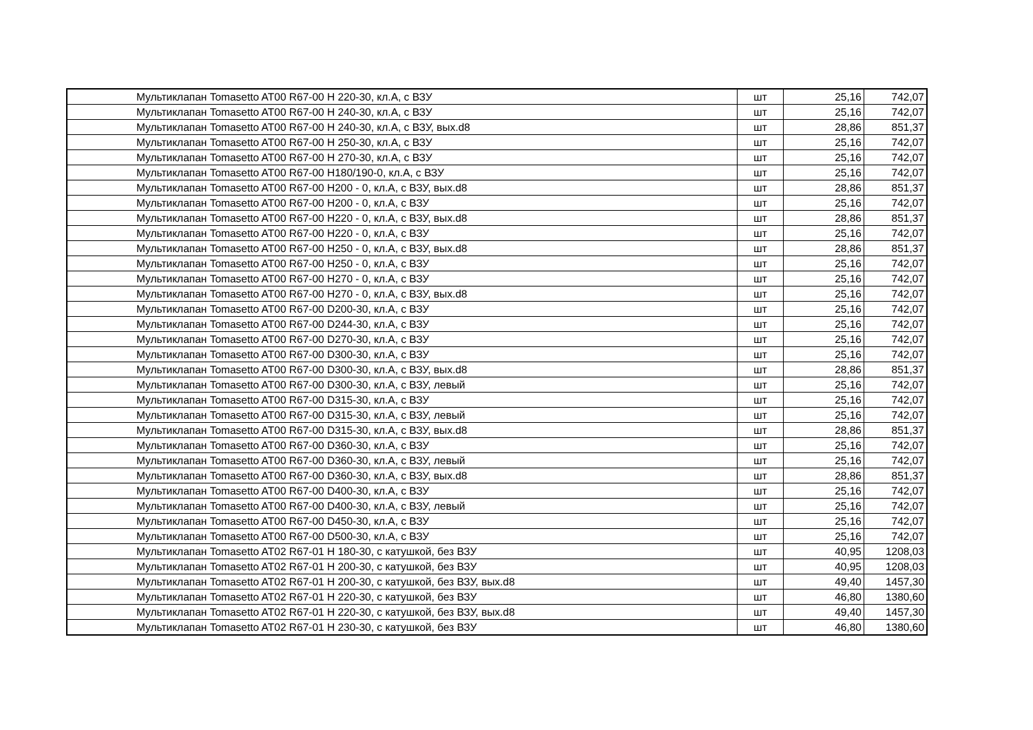| Мультиклапан Tomasetto AT00 R67-00 H 220-30, кл.А, с ВЗУ | шт | 25,16 | 742,07 |
| Мультиклапан Tomasetto AT00 R67-00 H 240-30, кл.А, с ВЗУ | шт | 25,16 | 742,07 |
| Мультиклапан Tomasetto AT00 R67-00 H 240-30, кл.А, с ВЗУ, вых.d8 | шт | 28,86 | 851,37 |
| Мультиклапан Tomasetto AT00 R67-00 H 250-30, кл.А, с ВЗУ | шт | 25,16 | 742,07 |
| Мультиклапан Tomasetto AT00 R67-00 H 270-30, кл.А, с ВЗУ | шт | 25,16 | 742,07 |
| Мультиклапан Tomasetto AT00 R67-00 H180/190-0, кл.А, с ВЗУ | шт | 25,16 | 742,07 |
| Мультиклапан Tomasetto AT00 R67-00 H200 - 0, кл.А, с ВЗУ, вых.d8 | шт | 28,86 | 851,37 |
| Мультиклапан Tomasetto AT00 R67-00 H200 - 0, кл.А, с ВЗУ | шт | 25,16 | 742,07 |
| Мультиклапан Tomasetto AT00 R67-00 H220 - 0, кл.А, с ВЗУ, вых.d8 | шт | 28,86 | 851,37 |
| Мультиклапан Tomasetto AT00 R67-00 H220 - 0, кл.А, с ВЗУ | шт | 25,16 | 742,07 |
| Мультиклапан Tomasetto AT00 R67-00 H250 - 0, кл.А, с ВЗУ, вых.d8 | шт | 28,86 | 851,37 |
| Мультиклапан Tomasetto AT00 R67-00 H250 - 0, кл.А, с ВЗУ | шт | 25,16 | 742,07 |
| Мультиклапан Tomasetto AT00 R67-00 H270 - 0, кл.А, с ВЗУ | шт | 25,16 | 742,07 |
| Мультиклапан Tomasetto AT00 R67-00 H270 - 0, кл.А, с ВЗУ, вых.d8 | шт | 25,16 | 742,07 |
| Мультиклапан Tomasetto AT00 R67-00 D200-30, кл.А, с ВЗУ | шт | 25,16 | 742,07 |
| Мультиклапан Tomasetto AT00 R67-00 D244-30, кл.А, с ВЗУ | шт | 25,16 | 742,07 |
| Мультиклапан Tomasetto AT00 R67-00 D270-30, кл.А, с ВЗУ | шт | 25,16 | 742,07 |
| Мультиклапан Tomasetto AT00 R67-00 D300-30, кл.А, с ВЗУ | шт | 25,16 | 742,07 |
| Мультиклапан Tomasetto AT00 R67-00 D300-30, кл.А, с ВЗУ, вых.d8 | шт | 28,86 | 851,37 |
| Мультиклапан Tomasetto AT00 R67-00 D300-30, кл.А, с ВЗУ, левый | шт | 25,16 | 742,07 |
| Мультиклапан Tomasetto AT00 R67-00 D315-30, кл.А, с ВЗУ | шт | 25,16 | 742,07 |
| Мультиклапан Tomasetto AT00 R67-00 D315-30, кл.А, с ВЗУ, левый | шт | 25,16 | 742,07 |
| Мультиклапан Tomasetto AT00 R67-00 D315-30, кл.А, с ВЗУ, вых.d8 | шт | 28,86 | 851,37 |
| Мультиклапан Tomasetto AT00 R67-00 D360-30, кл.А, с ВЗУ | шт | 25,16 | 742,07 |
| Мультиклапан Tomasetto AT00 R67-00 D360-30, кл.А, с ВЗУ, левый | шт | 25,16 | 742,07 |
| Мультиклапан Tomasetto AT00 R67-00 D360-30, кл.А, с ВЗУ, вых.d8 | шт | 28,86 | 851,37 |
| Мультиклапан Tomasetto AT00 R67-00 D400-30, кл.А, с ВЗУ | шт | 25,16 | 742,07 |
| Мультиклапан Tomasetto AT00 R67-00 D400-30, кл.А, с ВЗУ, левый | шт | 25,16 | 742,07 |
| Мультиклапан Tomasetto AT00 R67-00 D450-30, кл.А, с ВЗУ | шт | 25,16 | 742,07 |
| Мультиклапан Tomasetto AT00 R67-00 D500-30, кл.А, с ВЗУ | шт | 25,16 | 742,07 |
| Мультиклапан Tomasetto AT02 R67-01 H 180-30, с катушкой, без ВЗУ | шт | 40,95 | 1208,03 |
| Мультиклапан Tomasetto AT02 R67-01 H 200-30, с катушкой, без ВЗУ | шт | 40,95 | 1208,03 |
| Мультиклапан Tomasetto AT02 R67-01 H 200-30, с катушкой, без ВЗУ, вых.d8 | шт | 49,40 | 1457,30 |
| Мультиклапан Tomasetto AT02 R67-01 H 220-30, с катушкой, без ВЗУ | шт | 46,80 | 1380,60 |
| Мультиклапан Tomasetto AT02 R67-01 H 220-30, с катушкой, без ВЗУ, вых.d8 | шт | 49,40 | 1457,30 |
| Мультиклапан Tomasetto AT02 R67-01 H 230-30, с катушкой, без ВЗУ | шт | 46,80 | 1380,60 |